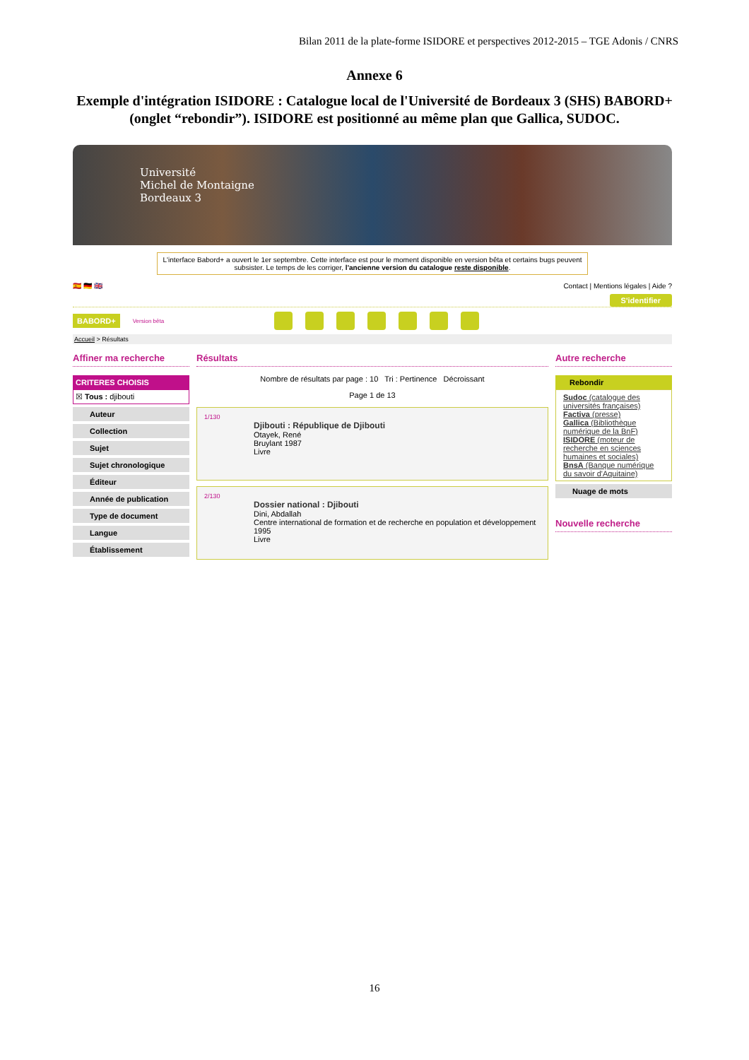Bilan 2011 de la plate-forme ISIDORE et perspectives 2012-2015 – TGE Adonis / CNRS
Annexe 6
Exemple d'intégration ISIDORE : Catalogue local de l'Université de Bordeaux 3 (SHS) BABORD+ (onglet “rebondir”). ISIDORE est positionné au même plan que Gallica, SUDOC.
Université
Michel de Montaigne
Bordeaux 3
L'interface Babord+ a ouvert le 1er septembre. Cette interface est pour le moment disponible en version bêta et certains bugs peuvent subsister. Le temps de les corriger, l'ancienne version du catalogue reste disponible.
🇪🇸 🇩🇪 🇬🇧 Contact | Mentions légales | Aide ?
S'identifier
BABORD+ Version bêta
Accueil > Résultats
Affiner ma recherche
CRITERES CHOISIS
☒ Tous : djibouti
Auteur
Collection
Sujet
Sujet chronologique
Éditeur
Année de publication
Type de document
Langue
Établissement
Résultats
Nombre de résultats par page : 10 Tri : Pertinence Décroissant
Page 1 de 13
1/130
Djibouti : République de Djibouti
Otayek, René
Bruylant 1987
Livre
2/130
Dossier national : Djibouti
Dini, Abdallah
Centre international de formation et de recherche en population et développement
1995
Livre
Autre recherche
Rebondir
Sudoc (catalogue des universités françaises)
Factiva (presse)
Gallica (Bibliothèque numérique de la BnF)
ISIDORE (moteur de recherche en sciences humaines et sociales)
BnsA (Banque numérique du savoir d'Aquitaine)
Nuage de mots
Nouvelle recherche
16